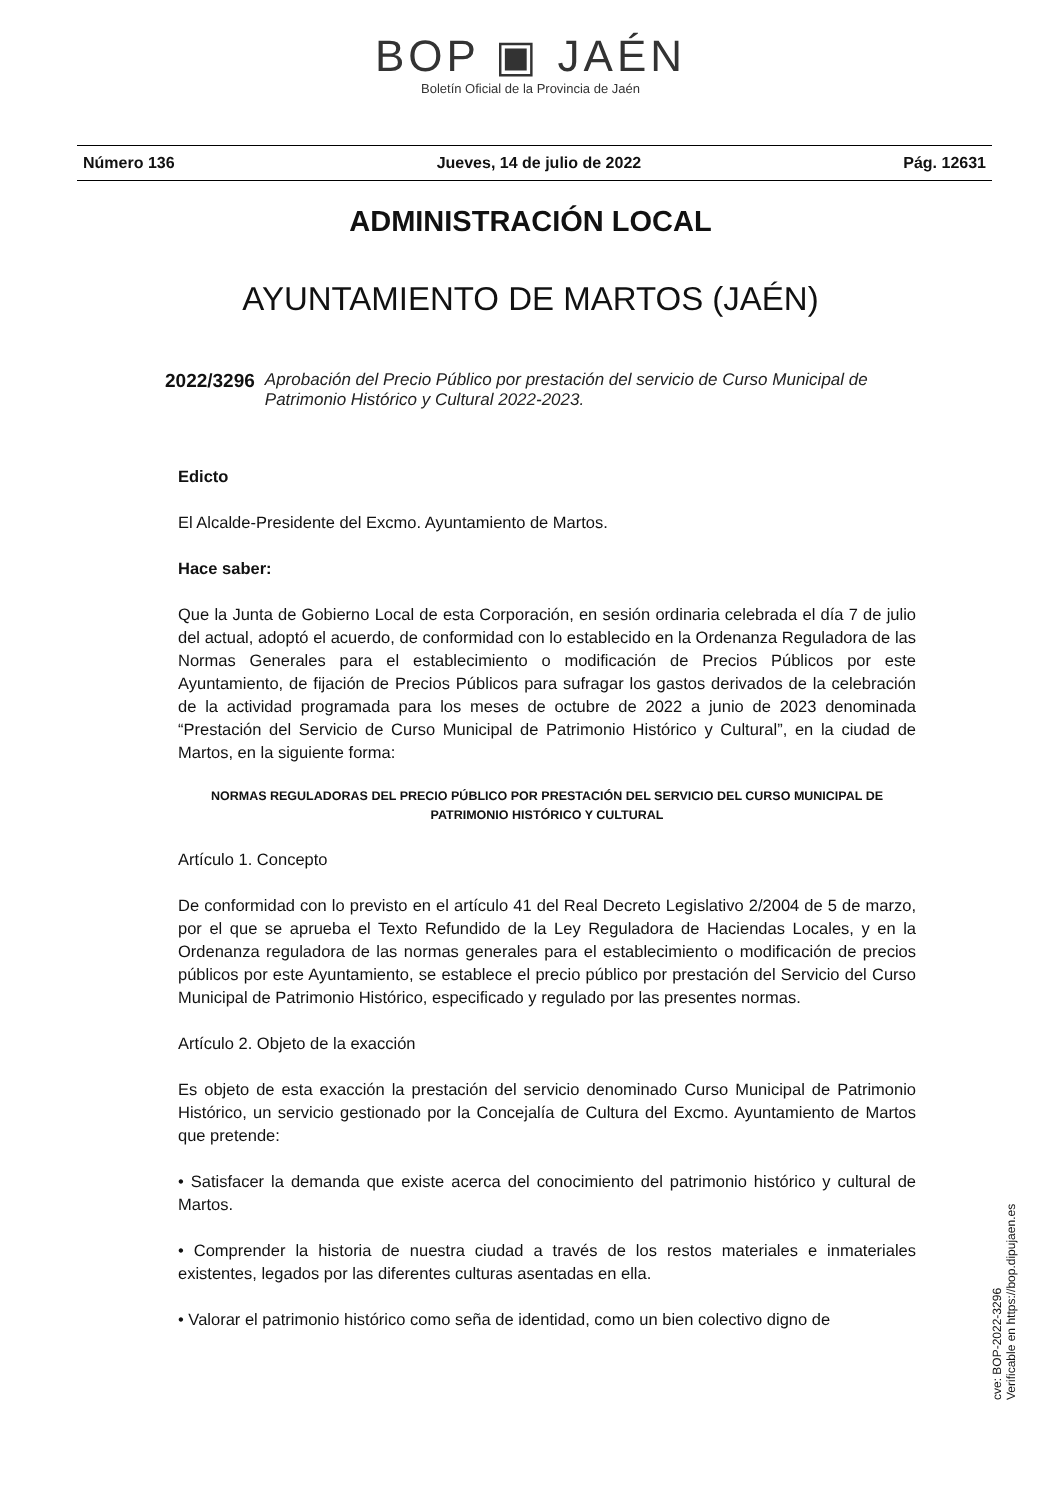BOP ▣ JAÉN
Boletín Oficial de la Provincia de Jaén
Número 136 Jueves, 14 de julio de 2022 Pág. 12631
ADMINISTRACIÓN LOCAL
AYUNTAMIENTO DE MARTOS (JAÉN)
2022/3296 Aprobación del Precio Público por prestación del servicio de Curso Municipal de Patrimonio Histórico y Cultural 2022-2023.
Edicto
El Alcalde-Presidente del Excmo. Ayuntamiento de Martos.
Hace saber:
Que la Junta de Gobierno Local de esta Corporación, en sesión ordinaria celebrada el día 7 de julio del actual, adoptó el acuerdo, de conformidad con lo establecido en la Ordenanza Reguladora de las Normas Generales para el establecimiento o modificación de Precios Públicos por este Ayuntamiento, de fijación de Precios Públicos para sufragar los gastos derivados de la celebración de la actividad programada para los meses de octubre de 2022 a junio de 2023 denominada “Prestación del Servicio de Curso Municipal de Patrimonio Histórico y Cultural”, en la ciudad de Martos, en la siguiente forma:
NORMAS REGULADORAS DEL PRECIO PÚBLICO POR PRESTACIÓN DEL SERVICIO DEL CURSO MUNICIPAL DE PATRIMONIO HISTÓRICO Y CULTURAL
Artículo 1. Concepto
De conformidad con lo previsto en el artículo 41 del Real Decreto Legislativo 2/2004 de 5 de marzo, por el que se aprueba el Texto Refundido de la Ley Reguladora de Haciendas Locales, y en la Ordenanza reguladora de las normas generales para el establecimiento o modificación de precios públicos por este Ayuntamiento, se establece el precio público por prestación del Servicio del Curso Municipal de Patrimonio Histórico, especificado y regulado por las presentes normas.
Artículo 2. Objeto de la exacción
Es objeto de esta exacción la prestación del servicio denominado Curso Municipal de Patrimonio Histórico, un servicio gestionado por la Concejalía de Cultura del Excmo. Ayuntamiento de Martos que pretende:
• Satisfacer la demanda que existe acerca del conocimiento del patrimonio histórico y cultural de Martos.
• Comprender la historia de nuestra ciudad a través de los restos materiales e inmateriales existentes, legados por las diferentes culturas asentadas en ella.
• Valorar el patrimonio histórico como seña de identidad, como un bien colectivo digno de
cve: BOP-2022-3296
Verificable en https://bop.dipujaen.es